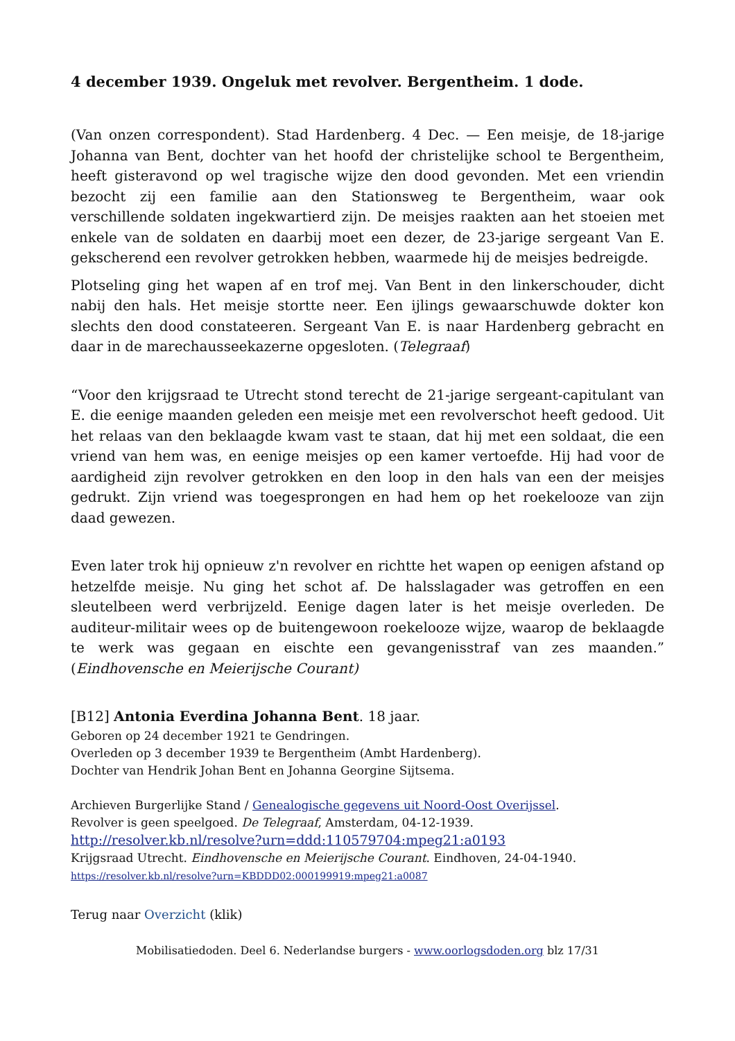4 december 1939. Ongeluk met revolver. Bergentheim. 1 dode.
(Van onzen correspondent). Stad Hardenberg. 4 Dec. — Een meisje, de 18-jarige Johanna van Bent, dochter van het hoofd der christelijke school te Bergentheim, heeft gisteravond op wel tragische wijze den dood gevonden. Met een vriendin bezocht zij een familie aan den Stationsweg te Bergentheim, waar ook verschillende soldaten ingekwartierd zijn. De meisjes raakten aan het stoeien met enkele van de soldaten en daarbij moet een dezer, de 23-jarige sergeant Van E. gekscherend een revolver getrokken hebben, waarmede hij de meisjes bedreigde.
Plotseling ging het wapen af en trof mej. Van Bent in den linkerschouder, dicht nabij den hals. Het meisje stortte neer. Een ijlings gewaarschuwde dokter kon slechts den dood constateeren. Sergeant Van E. is naar Hardenberg gebracht en daar in de marechausseekazerne opgesloten. (Telegraaf)
“Voor den krijgsraad te Utrecht stond terecht de 21-jarige sergeant-capitulant van E. die eenige maanden geleden een meisje met een revolverschot heeft gedood. Uit het relaas van den beklaagde kwam vast te staan, dat hij met een soldaat, die een vriend van hem was, en eenige meisjes op een kamer vertoefde. Hij had voor de aardigheid zijn revolver getrokken en den loop in den hals van een der meisjes gedrukt. Zijn vriend was toegesprongen en had hem op het roekelooze van zijn daad gewezen.
Even later trok hij opnieuw z'n revolver en richtte het wapen op eenigen afstand op hetzelfde meisje. Nu ging het schot af. De halsslagader was getroffen en een sleutelbeen werd verbrijzeld. Eenige dagen later is het meisje overleden. De auditeur-militair wees op de buitengewoon roekelooze wijze, waarop de beklaagde te werk was gegaan en eischte een gevangenisstraf van zes maanden.” (Eindhovensche en Meierijsche Courant)
[B12] Antonia Everdina Johanna Bent. 18 jaar.
Geboren op 24 december 1921 te Gendringen.
Overleden op 3 december 1939 te Bergentheim (Ambt Hardenberg).
Dochter van Hendrik Johan Bent en Johanna Georgine Sijtsema.
Archieven Burgerlijke Stand / Genealogische gegevens uit Noord-Oost Overijssel.
Revolver is geen speelgoed. De Telegraaf, Amsterdam, 04-12-1939.
http://resolver.kb.nl/resolve?urn=ddd:110579704:mpeg21:a0193
Krijgsraad Utrecht. Eindhovensche en Meierijsche Courant. Eindhoven, 24-04-1940.
https://resolver.kb.nl/resolve?urn=KBDDD02:000199919:mpeg21:a0087
Terug naar Overzicht (klik)
Mobilisatiedoden. Deel 6. Nederlandse burgers - www.oorlogsdoden.org blz 17/31